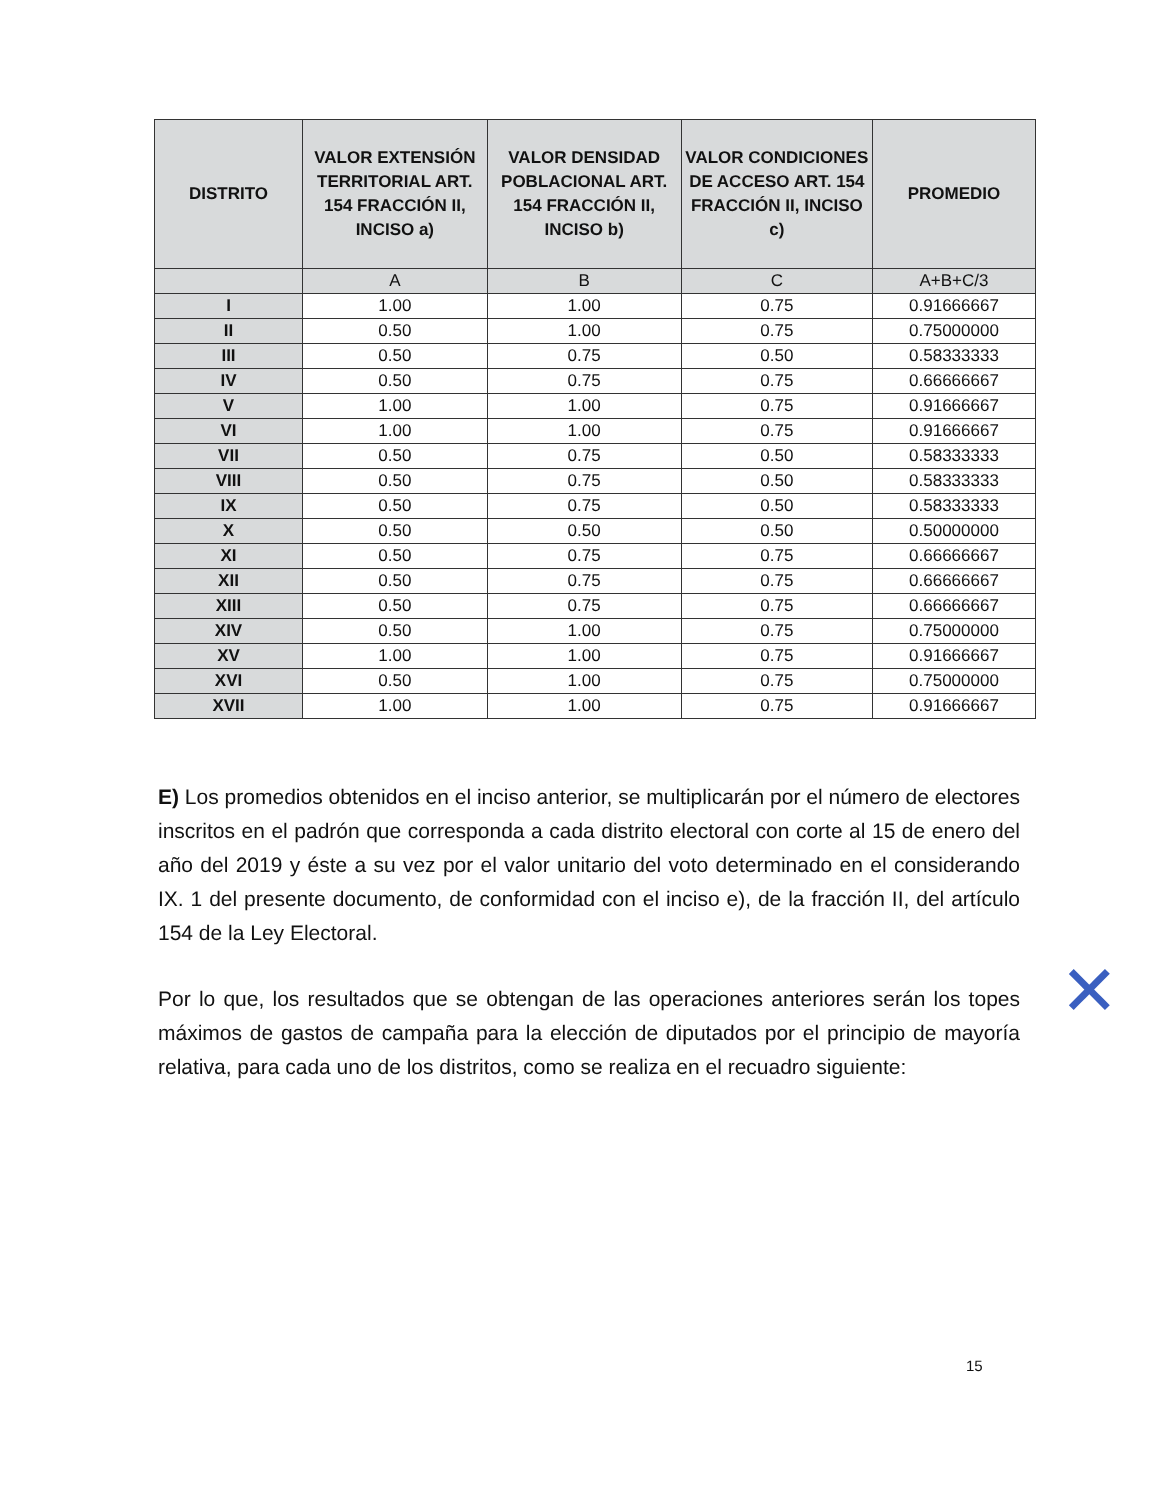| DISTRITO | VALOR EXTENSIÓN TERRITORIAL ART. 154 FRACCIÓN II, INCISO a) | VALOR DENSIDAD POBLACIONAL ART. 154 FRACCIÓN II, INCISO b) | VALOR CONDICIONES DE ACCESO ART. 154 FRACCIÓN II, INCISO c) | PROMEDIO |
| --- | --- | --- | --- | --- |
| | A | B | C | A+B+C/3 |
| I | 1.00 | 1.00 | 0.75 | 0.91666667 |
| II | 0.50 | 1.00 | 0.75 | 0.75000000 |
| III | 0.50 | 0.75 | 0.50 | 0.58333333 |
| IV | 0.50 | 0.75 | 0.75 | 0.66666667 |
| V | 1.00 | 1.00 | 0.75 | 0.91666667 |
| VI | 1.00 | 1.00 | 0.75 | 0.91666667 |
| VII | 0.50 | 0.75 | 0.50 | 0.58333333 |
| VIII | 0.50 | 0.75 | 0.50 | 0.58333333 |
| IX | 0.50 | 0.75 | 0.50 | 0.58333333 |
| X | 0.50 | 0.50 | 0.50 | 0.50000000 |
| XI | 0.50 | 0.75 | 0.75 | 0.66666667 |
| XII | 0.50 | 0.75 | 0.75 | 0.66666667 |
| XIII | 0.50 | 0.75 | 0.75 | 0.66666667 |
| XIV | 0.50 | 1.00 | 0.75 | 0.75000000 |
| XV | 1.00 | 1.00 | 0.75 | 0.91666667 |
| XVI | 0.50 | 1.00 | 0.75 | 0.75000000 |
| XVII | 1.00 | 1.00 | 0.75 | 0.91666667 |
E) Los promedios obtenidos en el inciso anterior, se multiplicarán por el número de electores inscritos en el padrón que corresponda a cada distrito electoral con corte al 15 de enero del año del 2019 y éste a su vez por el valor unitario del voto determinado en el considerando IX. 1 del presente documento, de conformidad con el inciso e), de la fracción II, del artículo 154 de la Ley Electoral.
Por lo que, los resultados que se obtengan de las operaciones anteriores serán los topes máximos de gastos de campaña para la elección de diputados por el principio de mayoría relativa, para cada uno de los distritos, como se realiza en el recuadro siguiente:
15
✕